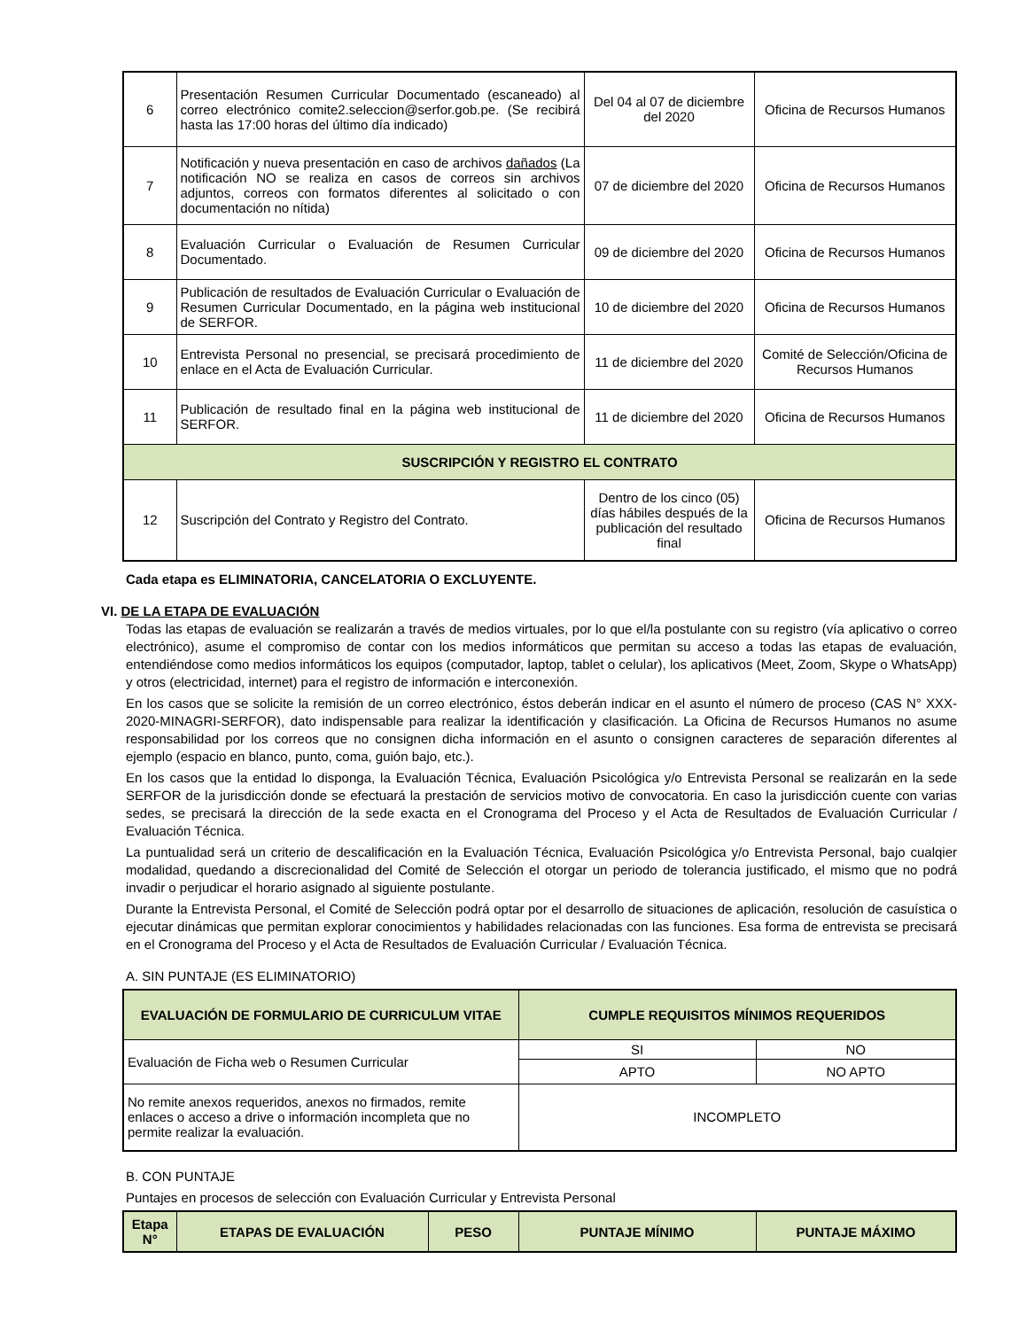| 6 | Presentación Resumen Curricular Documentado (escaneado) al correo electrónico comite2.seleccion@serfor.gob.pe. (Se recibirá hasta las 17:00 horas del último día indicado) | Del 04 al 07 de diciembre del 2020 | Oficina de Recursos Humanos |
| 7 | Notificación y nueva presentación en caso de archivos dañados (La notificación NO se realiza en casos de correos sin archivos adjuntos, correos con formatos diferentes al solicitado o con documentación no nítida) | 07 de diciembre del 2020 | Oficina de Recursos Humanos |
| 8 | Evaluación Curricular o Evaluación de Resumen Curricular Documentado. | 09 de diciembre del 2020 | Oficina de Recursos Humanos |
| 9 | Publicación de resultados de Evaluación Curricular o Evaluación de Resumen Curricular Documentado, en la página web institucional de SERFOR. | 10 de diciembre del 2020 | Oficina de Recursos Humanos |
| 10 | Entrevista Personal no presencial, se precisará procedimiento de enlace en el Acta de Evaluación Curricular. | 11 de diciembre del 2020 | Comité de Selección/Oficina de Recursos Humanos |
| 11 | Publicación de resultado final en la página web institucional de SERFOR. | 11 de diciembre del 2020 | Oficina de Recursos Humanos |
| SUSCRIPCIÓN Y REGISTRO EL CONTRATO | | | |
| 12 | Suscripción del Contrato y Registro del Contrato. | Dentro de los cinco (05) días hábiles después de la publicación del resultado final | Oficina de Recursos Humanos |
Cada etapa es ELIMINATORIA, CANCELATORIA O EXCLUYENTE.
VI. DE LA ETAPA DE EVALUACIÓN
Todas las etapas de evaluación se realizarán a través de medios virtuales, por lo que el/la postulante con su registro (vía aplicativo o correo electrónico), asume el compromiso de contar con los medios informáticos que permitan su acceso a todas las etapas de evaluación, entendiéndose como medios informáticos los equipos (computador, laptop, tablet o celular), los aplicativos (Meet, Zoom, Skype o WhatsApp) y otros (electricidad, internet) para el registro de información e interconexión.
En los casos que se solicite la remisión de un correo electrónico, éstos deberán indicar en el asunto el número de proceso (CAS N° XXX-2020-MINAGRI-SERFOR), dato indispensable para realizar la identificación y clasificación. La Oficina de Recursos Humanos no asume responsabilidad por los correos que no consignen dicha información en el asunto o consignen caracteres de separación diferentes al ejemplo (espacio en blanco, punto, coma, guión bajo, etc.).
En los casos que la entidad lo disponga, la Evaluación Técnica, Evaluación Psicológica y/o Entrevista Personal se realizarán en la sede SERFOR de la jurisdicción donde se efectuará la prestación de servicios motivo de convocatoria. En caso la jurisdicción cuente con varias sedes, se precisará la dirección de la sede exacta en el Cronograma del Proceso y el Acta de Resultados de Evaluación Curricular / Evaluación Técnica.
La puntualidad será un criterio de descalificación en la Evaluación Técnica, Evaluación Psicológica y/o Entrevista Personal, bajo cualqier modalidad, quedando a discrecionalidad del Comité de Selección el otorgar un periodo de tolerancia justificado, el mismo que no podrá invadir o perjudicar el horario asignado al siguiente postulante.
Durante la Entrevista Personal, el Comité de Selección podrá optar por el desarrollo de situaciones de aplicación, resolución de casuística o ejecutar dinámicas que permitan explorar conocimientos y habilidades relacionadas con las funciones. Esa forma de entrevista se precisará en el Cronograma del Proceso y el Acta de Resultados de Evaluación Curricular / Evaluación Técnica.
A. SIN PUNTAJE (ES ELIMINATORIO)
| EVALUACIÓN DE FORMULARIO DE CURRICULUM VITAE | CUMPLE REQUISITOS MÍNIMOS REQUERIDOS | |
| --- | --- | --- |
| Evaluación de Ficha web o Resumen Curricular | SI | NO |
| | APTO | NO APTO |
| No remite anexos requeridos, anexos no firmados, remite enlaces o acceso a drive o información incompleta que no permite realizar la evaluación. | INCOMPLETO | |
B. CON PUNTAJE
Puntajes en procesos de selección con Evaluación Curricular y Entrevista Personal
| Etapa N° | ETAPAS DE EVALUACIÓN | PESO | PUNTAJE MÍNIMO | PUNTAJE MÁXIMO |
| --- | --- | --- | --- | --- |